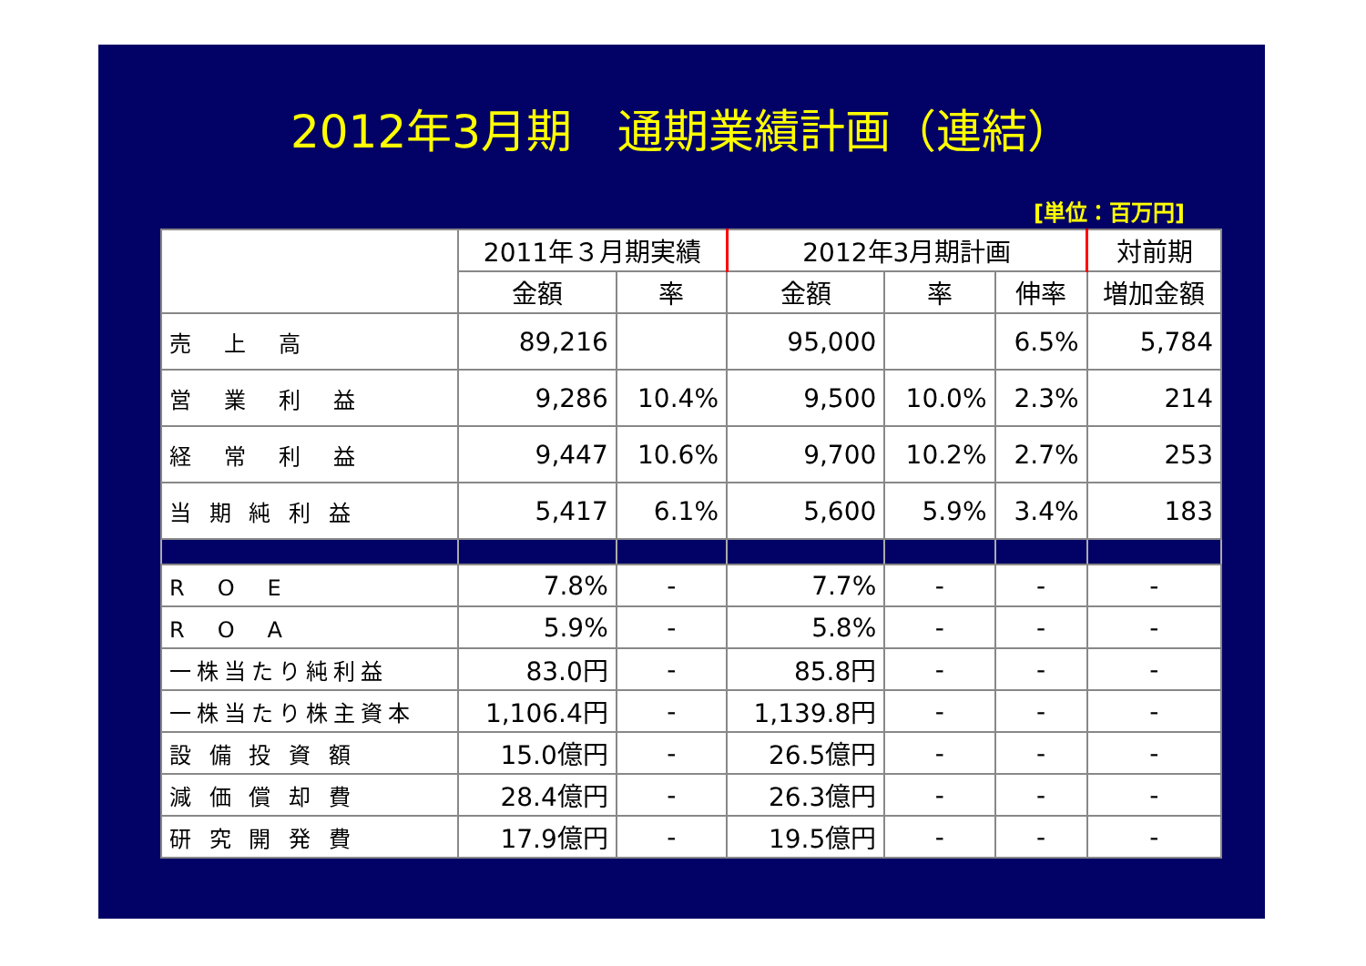2012年3月期　通期業績計画（連結）
[単位：百万円]
| | 2011年３月期実績 | | 2012年3月期計画 | | | 対前期 |
| --- | --- | --- | --- | --- | --- | --- |
| | 金額 | 率 | 金額 | 率 | 伸率 | 増加金額 |
| 売 上 高 | 89,216 | | 95,000 | | 6.5% | 5,784 |
| 営 業 利 益 | 9,286 | 10.4% | 9,500 | 10.0% | 2.3% | 214 |
| 経 常 利 益 | 9,447 | 10.6% | 9,700 | 10.2% | 2.7% | 253 |
| 当 期 純 利 益 | 5,417 | 6.1% | 5,600 | 5.9% | 3.4% | 183 |
| R O E | 7.8% | - | 7.7% | - | - | - |
| R O A | 5.9% | - | 5.8% | - | - | - |
| 一株当たり純利益 | 83.0円 | - | 85.8円 | - | - | - |
| 一株当たり株主資本 | 1,106.4円 | - | 1,139.8円 | - | - | - |
| 設 備 投 資 額 | 15.0億円 | - | 26.5億円 | - | - | - |
| 減 価 償 却 費 | 28.4億円 | - | 26.3億円 | - | - | - |
| 研 究 開 発 費 | 17.9億円 | - | 19.5億円 | - | - | - |